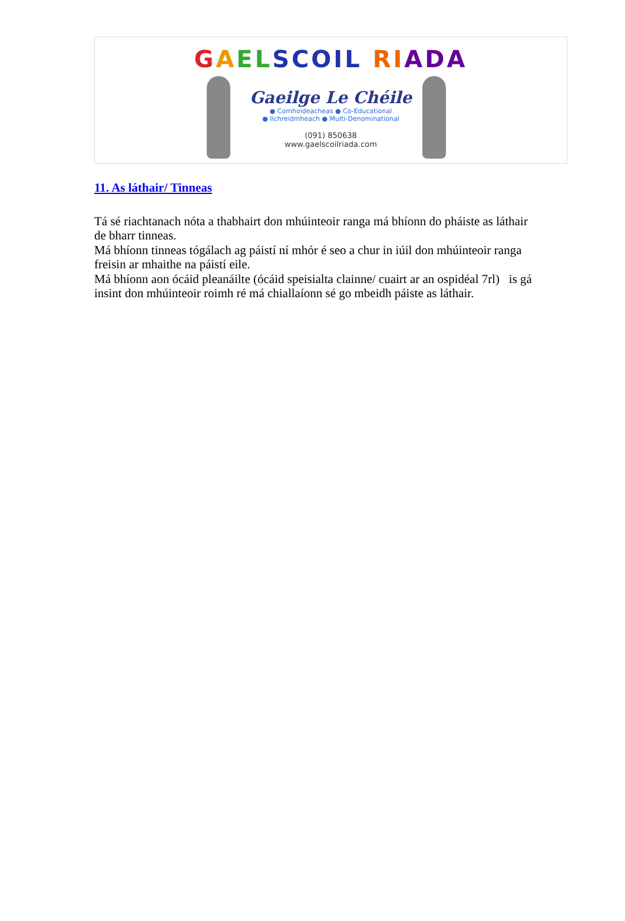GAEL SCOIL RI ADA
Gaeilge Le Chéile
● Comhoideacheas ● Co-Educational
● Ilchreidmheach ● Multi-Denominational
(091) 850638
www.gaelscoilriada.com
11. As láthair/ Tinneas
Tá sé riachtanach nóta a thabhairt don mhúinteoir ranga má bhíonn do pháiste as láthair de bharr tinneas.
Má bhíonn tinneas tógálach ag páistí ní mhór é seo a chur in iúil don mhúinteoir ranga freisin ar mhaithe na páistí eile.
Má bhíonn aon ócáid pleanáilte (ócáid speisialta clainne/ cuairt ar an ospidéal 7rl) is gá insint don mhúinteoir roimh ré má chiallaíonn sé go mbeidh páiste as láthair.